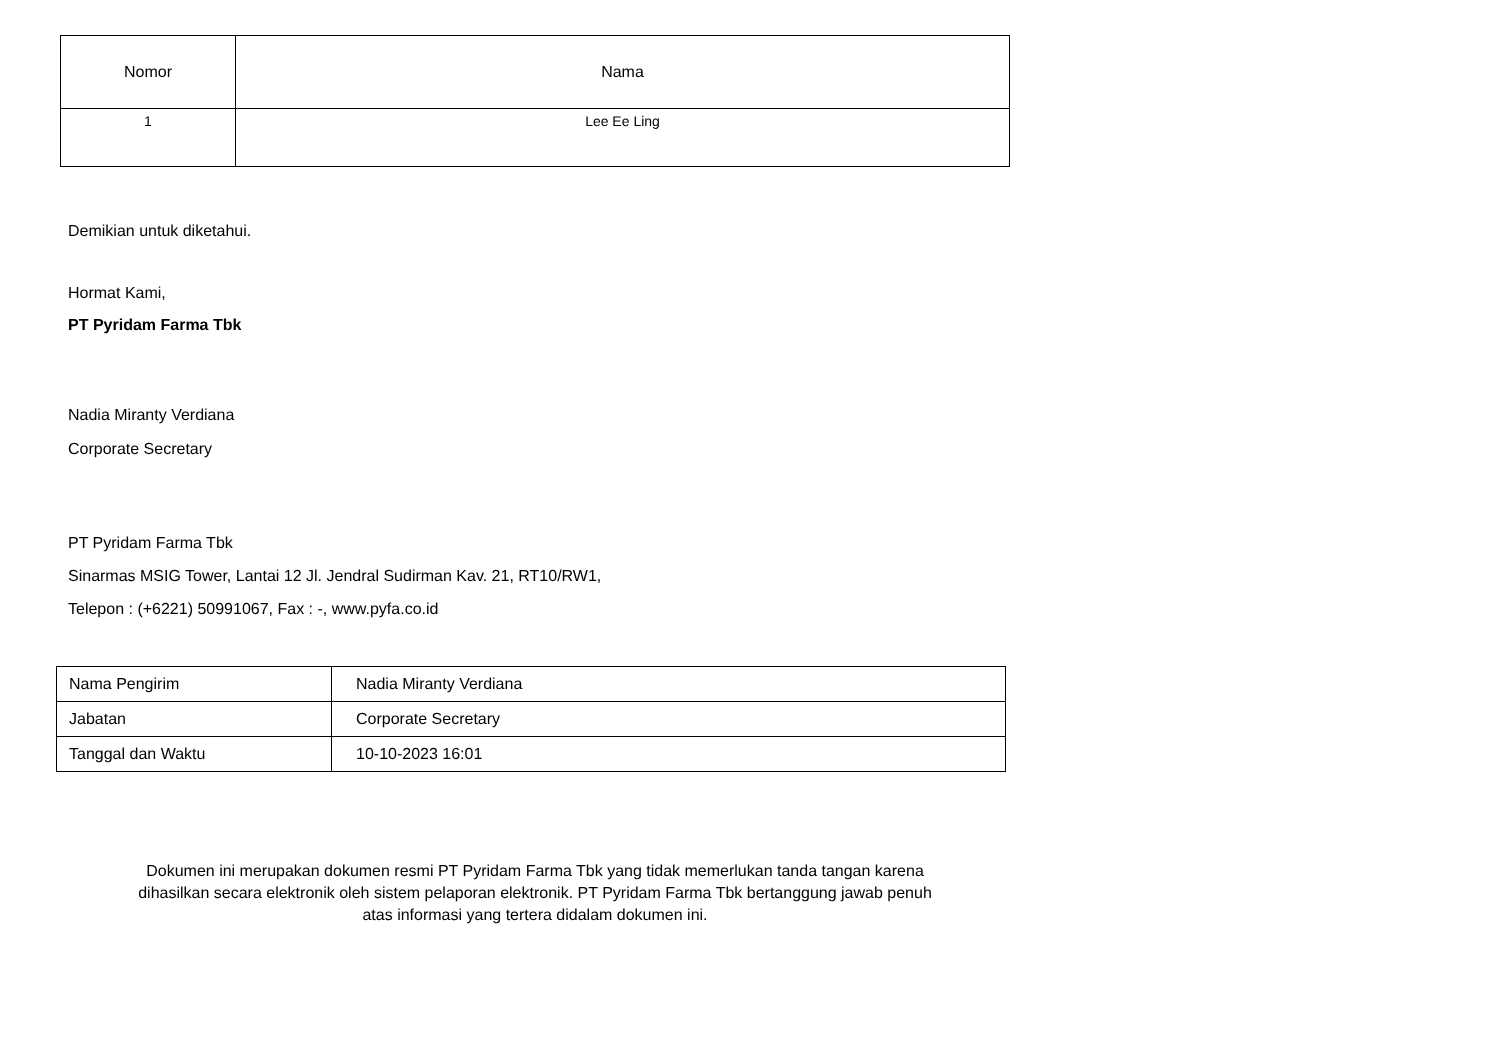| Nomor | Nama |
| --- | --- |
| 1 | Lee Ee Ling |
Demikian untuk diketahui.
Hormat Kami,
PT Pyridam Farma Tbk
Nadia Miranty Verdiana
Corporate Secretary
PT Pyridam Farma Tbk
Sinarmas MSIG Tower, Lantai 12 Jl. Jendral Sudirman Kav. 21, RT10/RW1,
Telepon : (+6221) 50991067, Fax : -, www.pyfa.co.id
| Nama Pengirim | Nadia Miranty Verdiana |
| Jabatan | Corporate Secretary |
| Tanggal dan Waktu | 10-10-2023 16:01 |
Dokumen ini merupakan dokumen resmi PT Pyridam Farma Tbk yang tidak memerlukan tanda tangan karena
dihasilkan secara elektronik oleh sistem pelaporan elektronik. PT Pyridam Farma Tbk bertanggung jawab penuh
atas informasi yang tertera didalam dokumen ini.